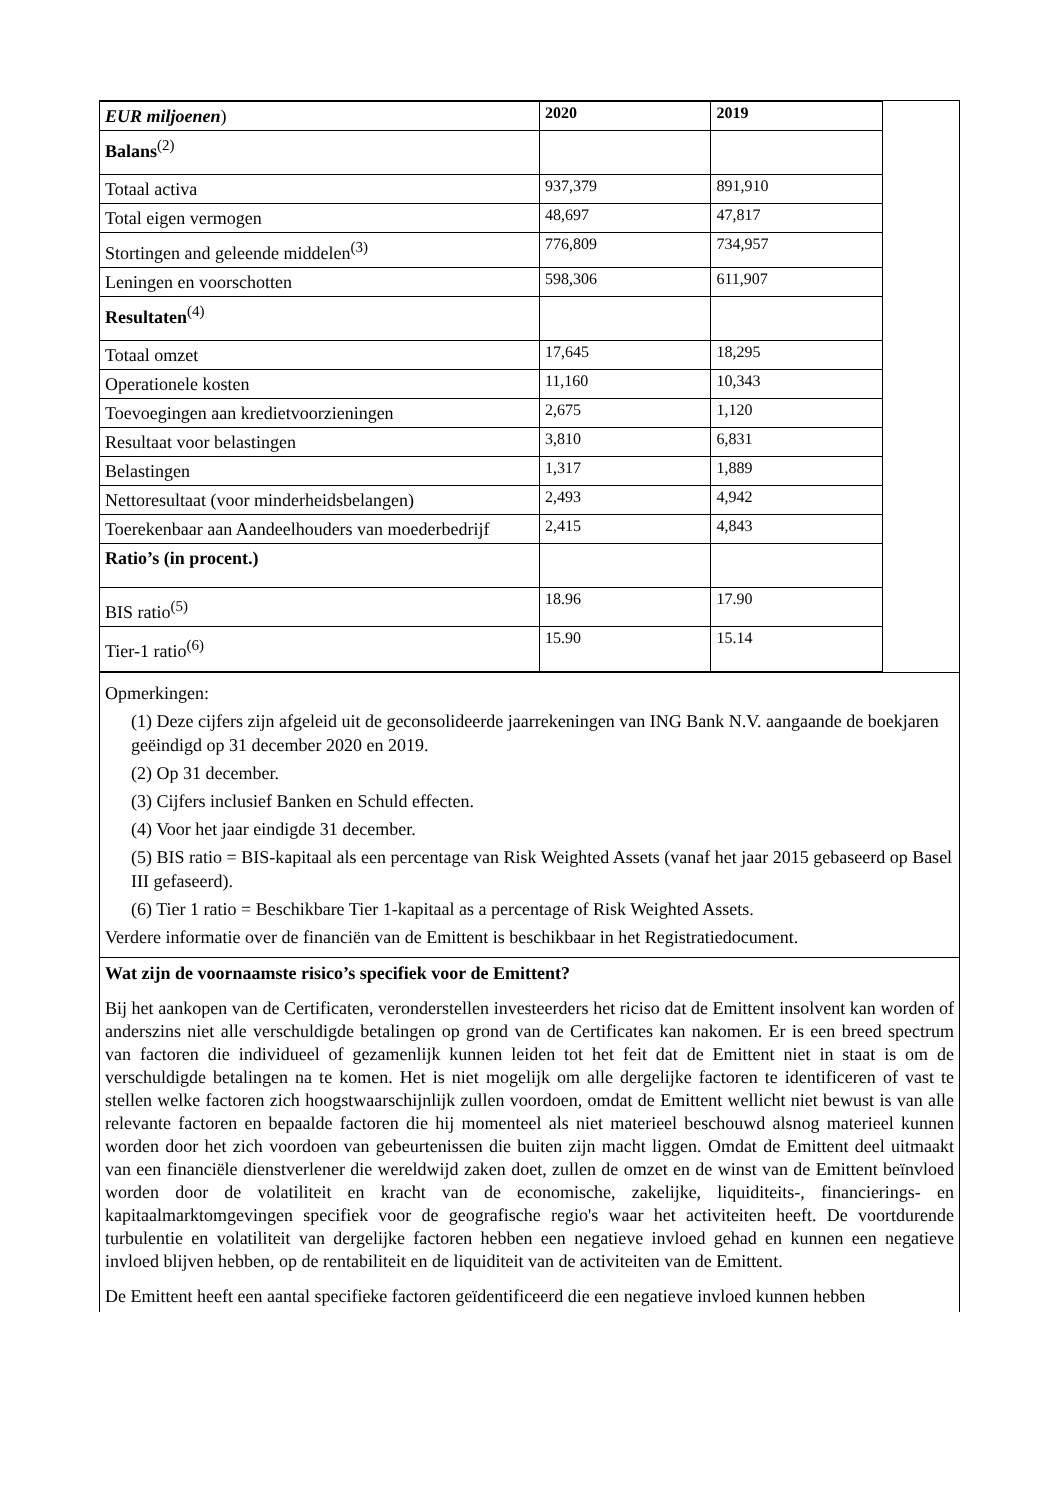| EUR miljoenen ) | 2020 | 2019 |
| Balans<sup>(2)</sup> | | |
| Totaal activa | 937,379 | 891,910 |
| Total eigen vermogen | 48,697 | 47,817 |
| Stortingen and geleende middelen<sup>(3)</sup> | 776,809 | 734,957 |
| Leningen en voorschotten | 598,306 | 611,907 |
| Resultaten<sup>(4)</sup> | | |
| Totaal omzet | 17,645 | 18,295 |
| Operationele kosten | 11,160 | 10,343 |
| Toevoegingen aan kredietvoorzieningen | 2,675 | 1,120 |
| Resultaat voor belastingen | 3,810 | 6,831 |
| Belastingen | 1,317 | 1,889 |
| Nettoresultaat (voor minderheidsbelangen) | 2,493 | 4,942 |
| Toerekenbaar aan Aandeelhouders van moederbedrijf | 2,415 | 4,843 |
| Ratio’s (in procent.) | | |
| BIS ratio<sup>(5)</sup> | 18.96 | 17.90 |
| Tier-1 ratio<sup>(6)</sup> | 15.90 | 15.14 |
Opmerkingen:
(1) Deze cijfers zijn afgeleid uit de geconsolideerde jaarrekeningen van ING Bank N.V. aangaande de boekjaren geëindigd op 31 december 2020 en 2019.
(2) Op 31 december.
(3) Cijfers inclusief Banken en Schuld effecten.
(4) Voor het jaar eindigde 31 december.
(5) BIS ratio = BIS-kapitaal als een percentage van Risk Weighted Assets (vanaf het jaar 2015 gebaseerd op Basel III gefaseerd).
(6) Tier 1 ratio = Beschikbare Tier 1-kapitaal as a percentage of Risk Weighted Assets.
Verdere informatie over de financiën van de Emittent is beschikbaar in het Registratiedocument.
Wat zijn de voornaamste risico’s specifiek voor de Emittent?
Bij het aankopen van de Certificaten, veronderstellen investeerders het riciso dat de Emittent insolvent kan worden of anderszins niet alle verschuldigde betalingen op grond van de Certificates kan nakomen. Er is een breed spectrum van factoren die individueel of gezamenlijk kunnen leiden tot het feit dat de Emittent niet in staat is om de verschuldigde betalingen na te komen. Het is niet mogelijk om alle dergelijke factoren te identificeren of vast te stellen welke factoren zich hoogstwaarschijnlijk zullen voordoen, omdat de Emittent wellicht niet bewust is van alle relevante factoren en bepaalde factoren die hij momenteel als niet materieel beschouwd alsnog materieel kunnen worden door het zich voordoen van gebeurtenissen die buiten zijn macht liggen. Omdat de Emittent deel uitmaakt van een financiële dienstverlener die wereldwijd zaken doet, zullen de omzet en de winst van de Emittent beïnvloed worden door de volatiliteit en kracht van de economische, zakelijke, liquiditeits-, financierings- en kapitaalmarktomgevingen specifiek voor de geografische regio's waar het activiteiten heeft. De voortdurende turbulentie en volatiliteit van dergelijke factoren hebben een negatieve invloed gehad en kunnen een negatieve invloed blijven hebben, op de rentabiliteit en de liquiditeit van de activiteiten van de Emittent.
De Emittent heeft een aantal specifieke factoren geïdentificeerd die een negatieve invloed kunnen hebben